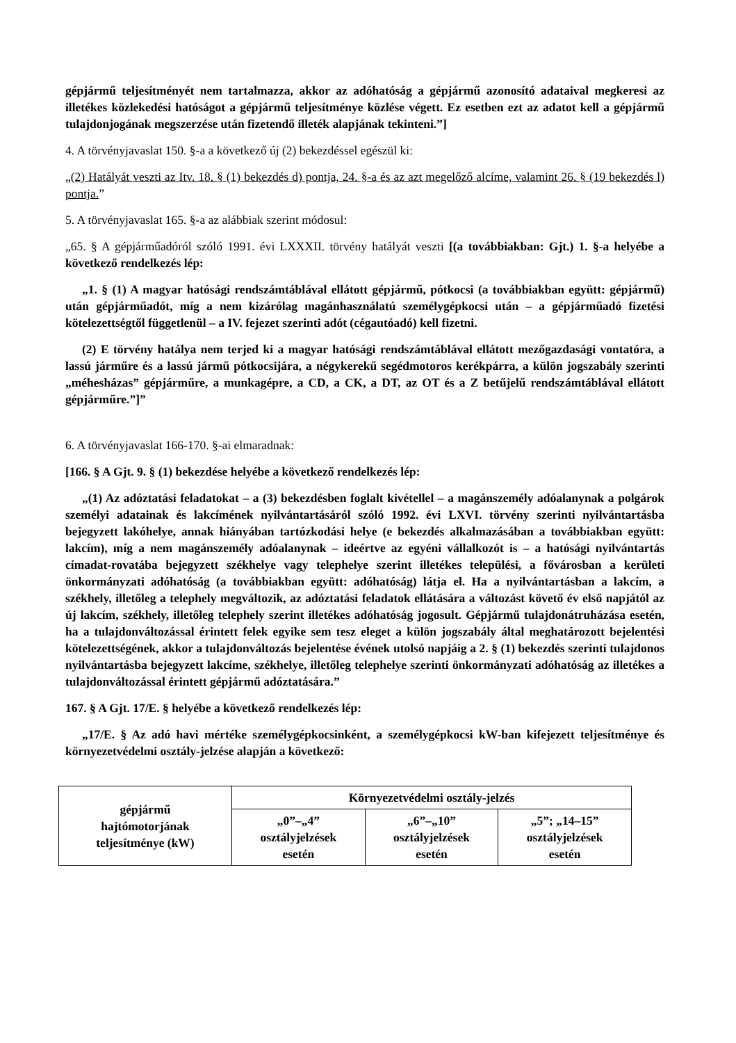gépjármű teljesítményét nem tartalmazza, akkor az adóhatóság a gépjármű azonosító adataival megkeresi az illetékes közlekedési hatóságot a gépjármű teljesítménye közlése végett. Ez esetben ezt az adatot kell a gépjármű tulajdonjogának megszerzése után fizetendő illeték alapjának tekinteni.”]
4. A törvényjavaslat 150. §-a a következő új (2) bekezdéssel egészül ki:
„(2) Hatályát veszti az Itv. 18. § (1) bekezdés d) pontja, 24. §-a és az azt megelőző alcíme, valamint 26. § (19 bekezdés l) pontja.”
5. A törvényjavaslat 165. §-a az alábbiak szerint módosul:
„65. § A gépjárműadóról szóló 1991. évi LXXXII. törvény hatályát veszti [(a továbbiakban: Gjt.) 1. §-a helyébe a következő rendelkezés lép:
„1. § (1) A magyar hatósági rendszámtáblával ellátott gépjármű, pótkocsi (a továbbiakban együtt: gépjármű) után gépjárműadót, míg a nem kizárólag magánhasználatú személygépkocsi után – a gépjárműadó fizetési kötelezettségtől függetlenül – a IV. fejezet szerinti adót (cégautóadó) kell fizetni.
(2) E törvény hatálya nem terjed ki a magyar hatósági rendszámtáblával ellátott mezőgazdasági vontatóra, a lassú járműre és a lassú jármű pótkocsijára, a négykerekű segédmotoros kerékpárra, a külön jogszabály szerinti „méhesházas” gépjárműre, a munkagépre, a CD, a CK, a DT, az OT és a Z betűjelű rendszámtáblával ellátott gépjárműre.”]”
6. A törvényjavaslat 166-170. §-ai elmaradnak:
[166. § A Gjt. 9. § (1) bekezdése helyébe a következő rendelkezés lép:
„(1) Az adóztatási feladatokat – a (3) bekezdésben foglalt kivétellel – a magánszemély adóalanynak a polgárok személyi adatainak és lakcímének nyilvántartásáról szóló 1992. évi LXVI. törvény szerinti nyilvántartásba bejegyzett lakóhelye, annak hiányában tartózkodási helye (e bekezdés alkalmazásában a továbbiakban együtt: lakcím), míg a nem magánszemély adóalanynak – ideértve az egyéni vállalkozót is – a hatósági nyilvántartás címadat-rovatába bejegyzett székhelye vagy telephelye szerint illetékes települési, a fővárosban a kerületi önkormányzati adóhatóság (a továbbiakban együtt: adóhatóság) látja el. Ha a nyilvántartásban a lakcím, a székhely, illetőleg a telephely megváltozik, az adóztatási feladatok ellátására a változást követő év első napjától az új lakcím, székhely, illetőleg telephely szerint illetékes adóhatóság jogosult. Gépjármű tulajdonátruházása esetén, ha a tulajdonváltozással érintett felek egyike sem tesz eleget a külön jogszabály által meghatározott bejelentési kötelezettségének, akkor a tulajdonváltozás bejelentése évének utolsó napjáig a 2. § (1) bekezdés szerinti tulajdonos nyilvántartásba bejegyzett lakcíme, székhelye, illetőleg telephelye szerinti önkormányzati adóhatóság az illetékes a tulajdonváltozással érintett gépjármű adóztatására.”
167. § A Gjt. 17/E. § helyébe a következő rendelkezés lép:
„17/E. § Az adó havi mértéke személygépkocsinként, a személygépkocsi kW-ban kifejezett teljesítménye és környezetvédelmi osztály-jelzése alapján a következő:
| gépjármű hajtómotorjának teljesítménye (kW) | Környezetvédelmi osztály-jelzés | | |
| | „0”–„4” osztályjelzések esetén | „6”–„10” osztályjelzések esetén | „5”; „14–15” osztályjelzések esetén |